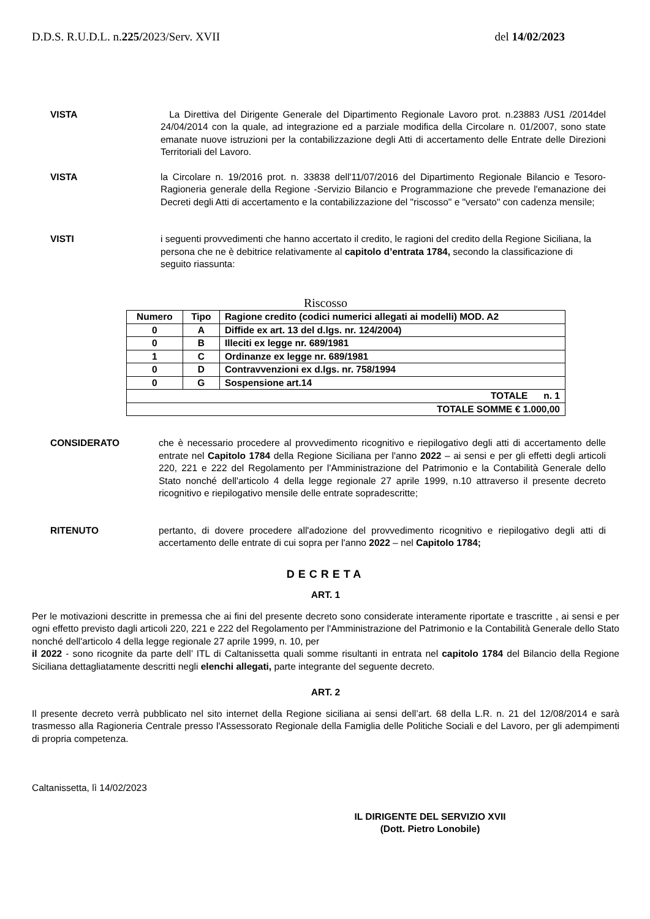D.D.S. R.U.D.L. n.225/2023/Serv. XVII del 14/02/2023
VISTA La Direttiva del Dirigente Generale del Dipartimento Regionale Lavoro prot. n.23883 /US1 /2014del 24/04/2014 con la quale, ad integrazione ed a parziale modifica della Circolare n. 01/2007, sono state emanate nuove istruzioni per la contabilizzazione degli Atti di accertamento delle Entrate delle Direzioni Territoriali del Lavoro.
VISTA la Circolare n. 19/2016 prot. n. 33838 dell'11/07/2016 del Dipartimento Regionale Bilancio e Tesoro-Ragioneria generale della Regione -Servizio Bilancio e Programmazione che prevede l'emanazione dei Decreti degli Atti di accertamento e la contabilizzazione del "riscosso" e "versato" con cadenza mensile;
VISTI i seguenti provvedimenti che hanno accertato il credito, le ragioni del credito della Regione Siciliana, la persona che ne è debitrice relativamente al capitolo d’entrata 1784, secondo la classificazione di seguito riassunta:
Riscosso
| Numero | Tipo | Ragione credito (codici numerici allegati ai modelli) MOD. A2 |
| --- | --- | --- |
| 0 | A | Diffide ex art. 13 del d.lgs. nr. 124/2004) |
| 0 | B | Illeciti ex legge nr. 689/1981 |
| 1 | C | Ordinanze ex legge nr. 689/1981 |
| 0 | D | Contravvenzioni ex d.lgs. nr. 758/1994 |
| 0 | G | Sospensione art.14 |
| TOTALE n. 1 | | |
| TOTALE SOMME € 1.000,00 | | |
CONSIDERATO che è necessario procedere al provvedimento ricognitivo e riepilogativo degli atti di accertamento delle entrate nel Capitolo 1784 della Regione Siciliana per l'anno 2022 – ai sensi e per gli effetti degli articoli 220, 221 e 222 del Regolamento per l'Amministrazione del Patrimonio e la Contabilità Generale dello Stato nonché dell'articolo 4 della legge regionale 27 aprile 1999, n.10 attraverso il presente decreto ricognitivo e riepilogativo mensile delle entrate sopradescritte;
RITENUTO pertanto, di dovere procedere all'adozione del provvedimento ricognitivo e riepilogativo degli atti di accertamento delle entrate di cui sopra per l'anno 2022 – nel Capitolo 1784;
DECRETA
ART. 1
Per le motivazioni descritte in premessa che ai fini del presente decreto sono considerate interamente riportate e trascritte , ai sensi e per ogni effetto previsto dagli articoli 220, 221 e 222 del Regolamento per l'Amministrazione del Patrimonio e la Contabilità Generale dello Stato nonché dell'articolo 4 della legge regionale 27 aprile 1999, n. 10, per
il 2022 - sono ricognite da parte dell’ ITL di Caltanissetta quali somme risultanti in entrata nel capitolo 1784 del Bilancio della Regione Siciliana dettagliatamente descritti negli elenchi allegati, parte integrante del seguente decreto.
ART. 2
Il presente decreto verrà pubblicato nel sito internet della Regione siciliana ai sensi dell’art. 68 della L.R. n. 21 del 12/08/2014 e sarà trasmesso alla Ragioneria Centrale presso l'Assessorato Regionale della Famiglia delle Politiche Sociali e del Lavoro, per gli adempimenti di propria competenza.
Caltanissetta, lì 14/02/2023
IL DIRIGENTE DEL SERVIZIO XVII
(Dott. Pietro Lonobile)